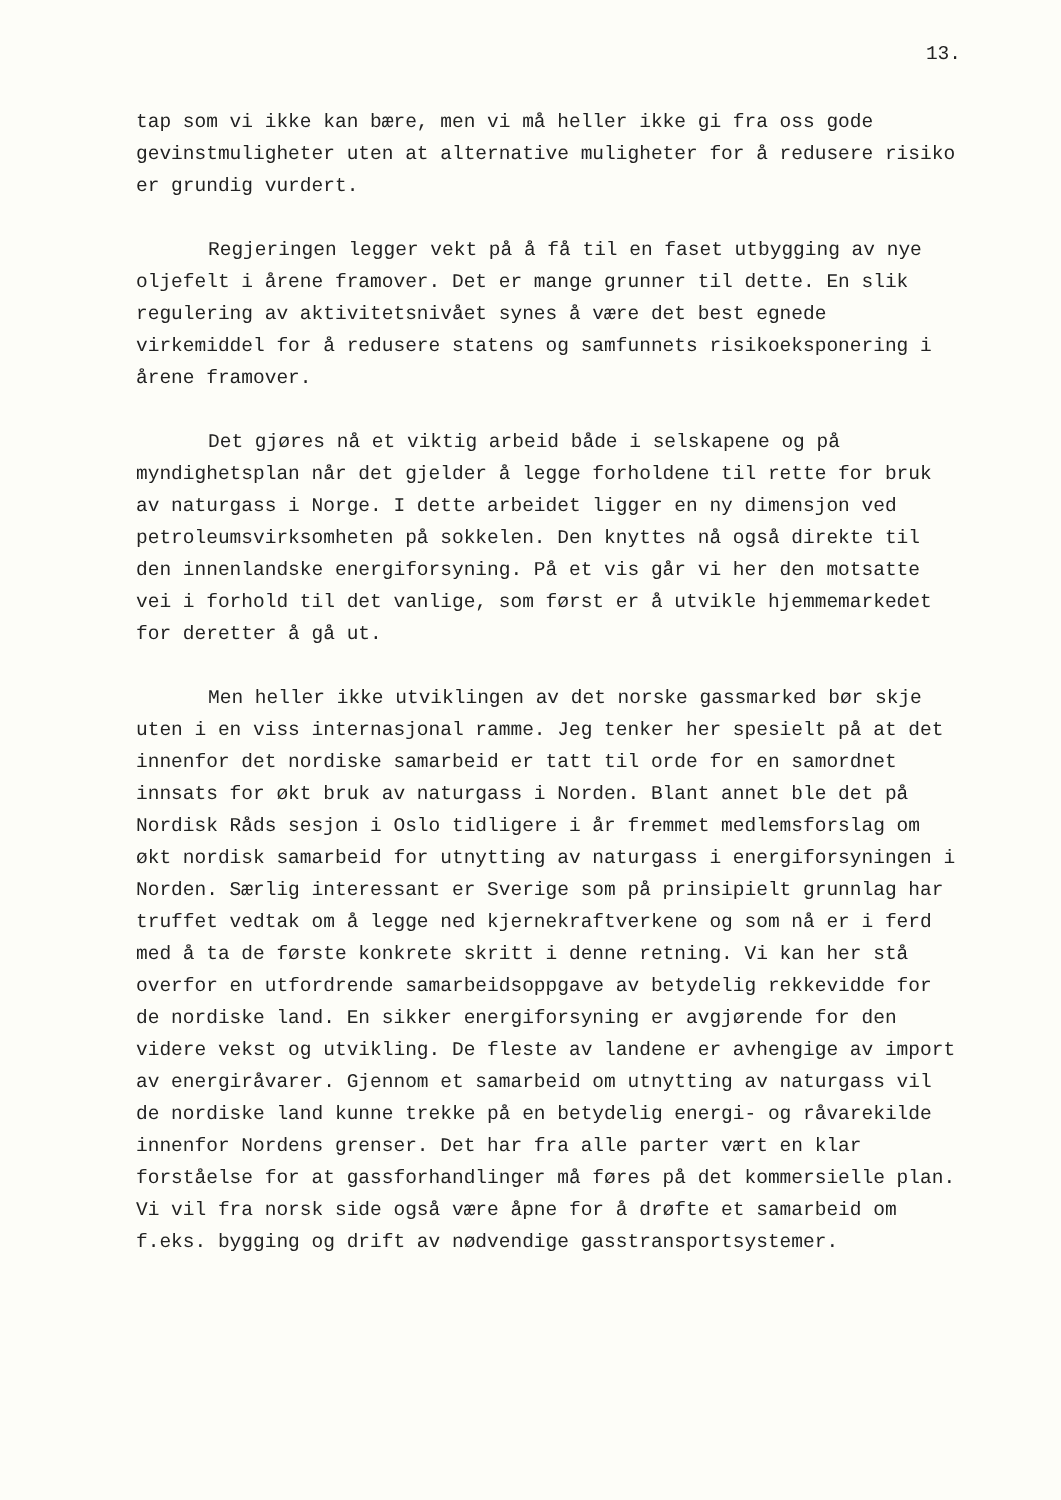13.
tap som vi ikke kan bære, men vi må heller ikke gi fra oss gode gevinstmuligheter uten at alternative muligheter for å redusere risiko er grundig vurdert.
Regjeringen legger vekt på å få til en faset utbygging av nye oljefelt i årene framover. Det er mange grunner til dette. En slik regulering av aktivitetsnivået synes å være det best egnede virkemiddel for å redusere statens og samfunnets risikoeksponering i årene framover.
Det gjøres nå et viktig arbeid både i selskapene og på myndighetsplan når det gjelder å legge forholdene til rette for bruk av naturgass i Norge. I dette arbeidet ligger en ny dimensjon ved petroleumsvirksomheten på sokkelen. Den knyttes nå også direkte til den innenlandske energiforsyning. På et vis går vi her den motsatte vei i forhold til det vanlige, som først er å utvikle hjemmemarkedet for deretter å gå ut.
Men heller ikke utviklingen av det norske gassmarked bør skje uten i en viss internasjonal ramme. Jeg tenker her spesielt på at det innenfor det nordiske samarbeid er tatt til orde for en samordnet innsats for økt bruk av naturgass i Norden. Blant annet ble det på Nordisk Råds sesjon i Oslo tidligere i år fremmet medlemsforslag om økt nordisk samarbeid for utnytting av naturgass i energiforsyningen i Norden. Særlig interessant er Sverige som på prinsipielt grunnlag har truffet vedtak om å legge ned kjernekraftverkene og som nå er i ferd med å ta de første konkrete skritt i denne retning. Vi kan her stå overfor en utfordrende samarbeidsoppgave av betydelig rekkevidde for de nordiske land. En sikker energiforsyning er avgjørende for den videre vekst og utvikling. De fleste av landene er avhengige av import av energiråvarer. Gjennom et samarbeid om utnytting av naturgass vil de nordiske land kunne trekke på en betydelig energi- og råvarekilde innenfor Nordens grenser. Det har fra alle parter vært en klar forståelse for at gassforhandlinger må føres på det kommersielle plan. Vi vil fra norsk side også være åpne for å drøfte et samarbeid om f.eks. bygging og drift av nødvendige gasstransportsystemer.